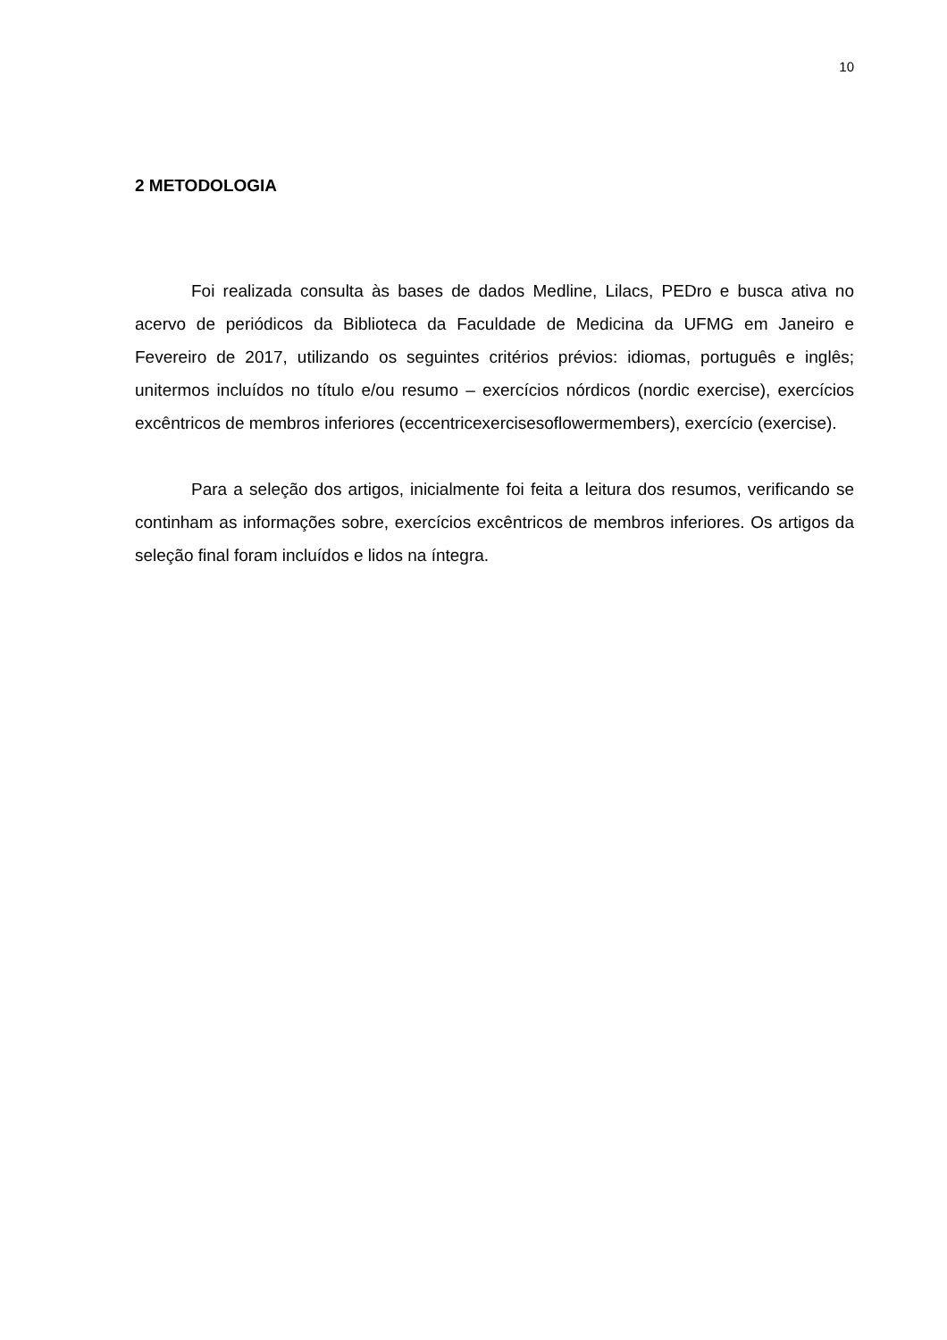10
2 METODOLOGIA
Foi realizada consulta às bases de dados Medline, Lilacs, PEDro e busca ativa no acervo de periódicos da Biblioteca da Faculdade de Medicina da UFMG em Janeiro e Fevereiro de 2017, utilizando os seguintes critérios prévios: idiomas, português e inglês; unitermos incluídos no título e/ou resumo – exercícios nórdicos (nordic exercise), exercícios excêntricos de membros inferiores (eccentricexercisesoflowermembers), exercício (exercise).
Para a seleção dos artigos, inicialmente foi feita a leitura dos resumos, verificando se continham as informações sobre, exercícios excêntricos de membros inferiores. Os artigos da seleção final foram incluídos e lidos na íntegra.